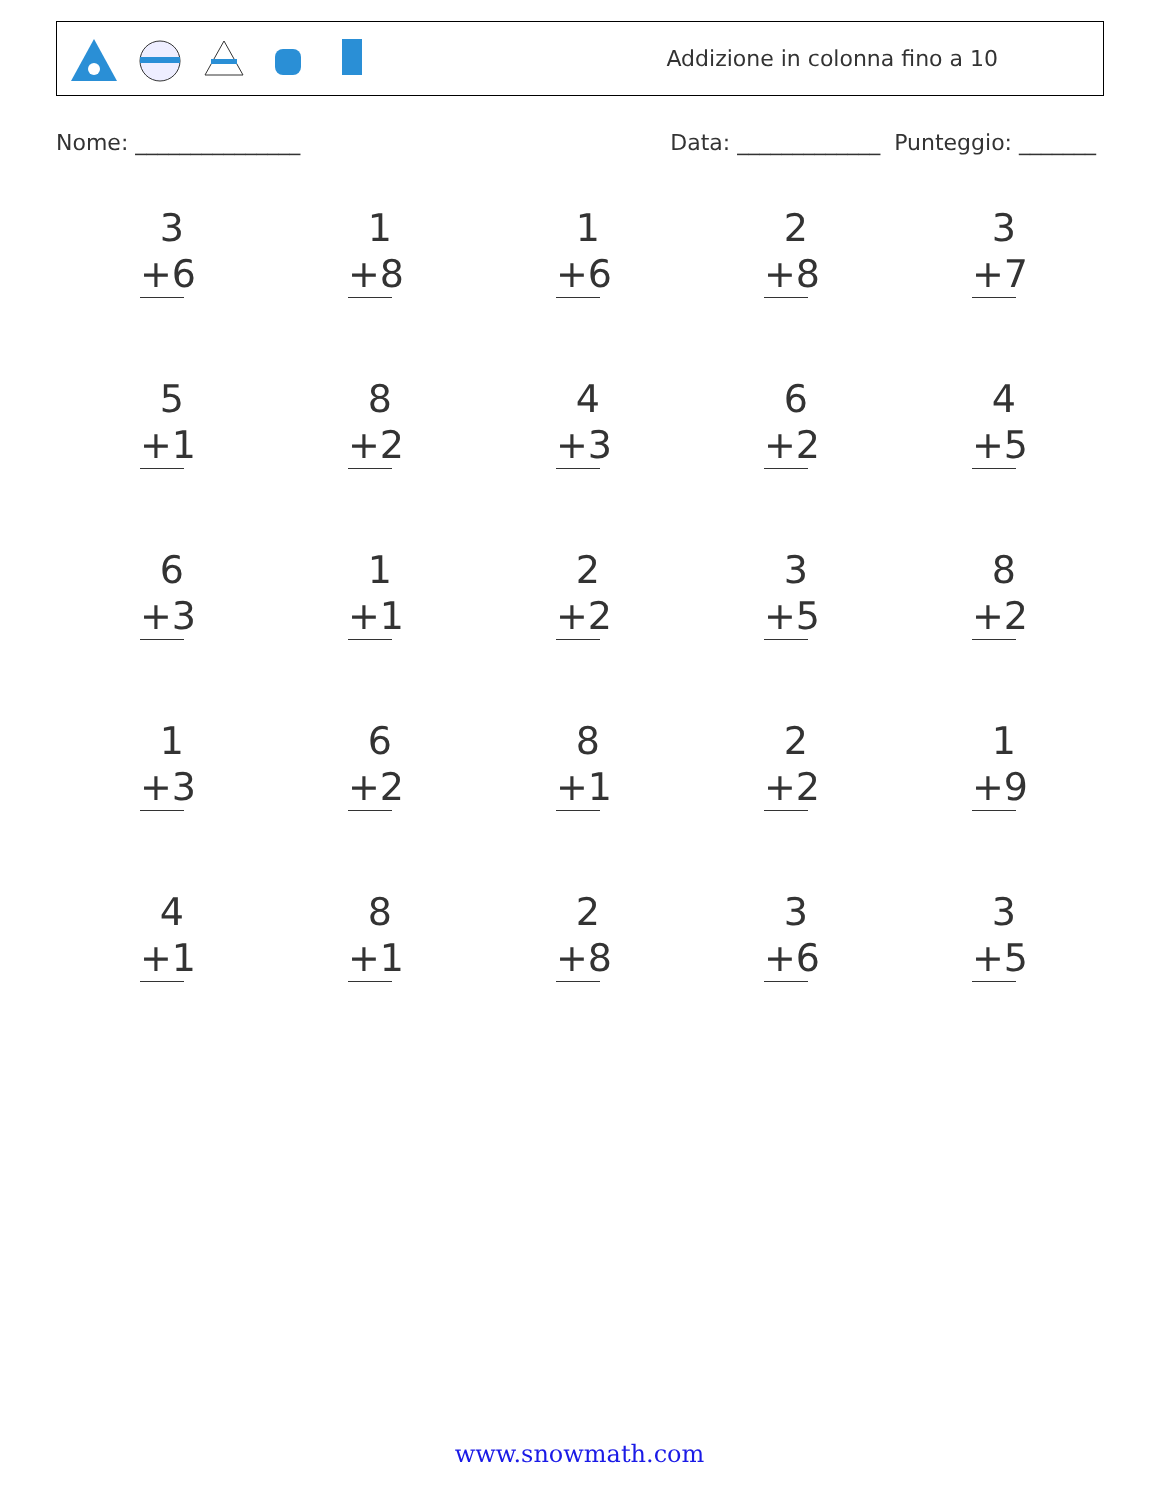Addizione in colonna fino a 10
Nome: _______________ Data: _____________ Punteggio: _______
3
+6
1
+8
1
+6
2
+8
3
+7
5
+1
8
+2
4
+3
6
+2
4
+5
6
+3
1
+1
2
+2
3
+5
8
+2
1
+3
6
+2
8
+1
2
+2
1
+9
4
+1
8
+1
2
+8
3
+6
3
+5
www.snowmath.com